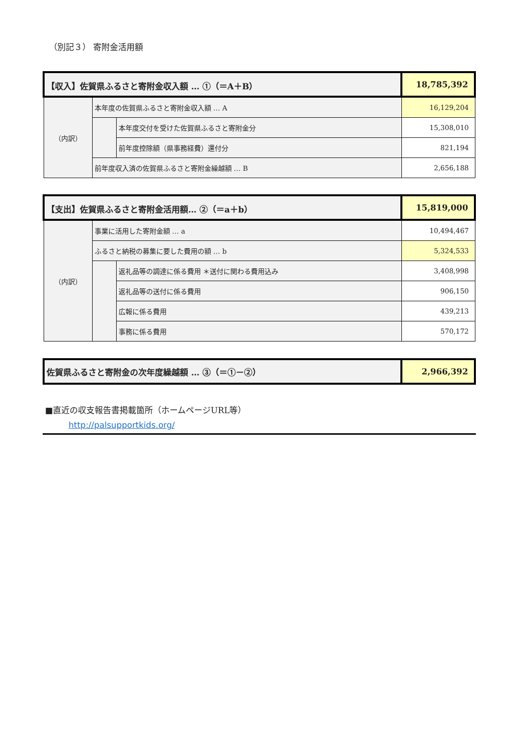（別記３） 寄附金活用額
| 【収入】佐賀県ふるさと寄附金収入額 … ①（＝A＋B） | | | 18,785,392 |
| （内訳） | 本年度の佐賀県ふるさと寄附金収入額 … A | | 16,129,204 |
| | | 本年度交付を受けた佐賀県ふるさと寄附金分 | 15,308,010 |
| | | 前年度控除額（県事務経費）還付分 | 821,194 |
| | 前年度収入済の佐賀県ふるさと寄附金繰越額 … B | | 2,656,188 |
| 【支出】佐賀県ふるさと寄附金活用額… ②（＝a＋b） | | | 15,819,000 |
| （内訳） | 事業に活用した寄附金額 … a | | 10,494,467 |
| | ふるさと納税の募集に要した費用の額 … b | | 5,324,533 |
| | | 返礼品等の調達に係る費用 ＊送付に関わる費用込み | 3,408,998 |
| | | 返礼品等の送付に係る費用 | 906,150 |
| | | 広報に係る費用 | 439,213 |
| | | 事務に係る費用 | 570,172 |
| 佐賀県ふるさと寄附金の次年度繰越額 … ③（＝①－②） | 2,966,392 |
■直近の収支報告書掲載箇所（ホームページURL等）
http://palsupportkids.org/